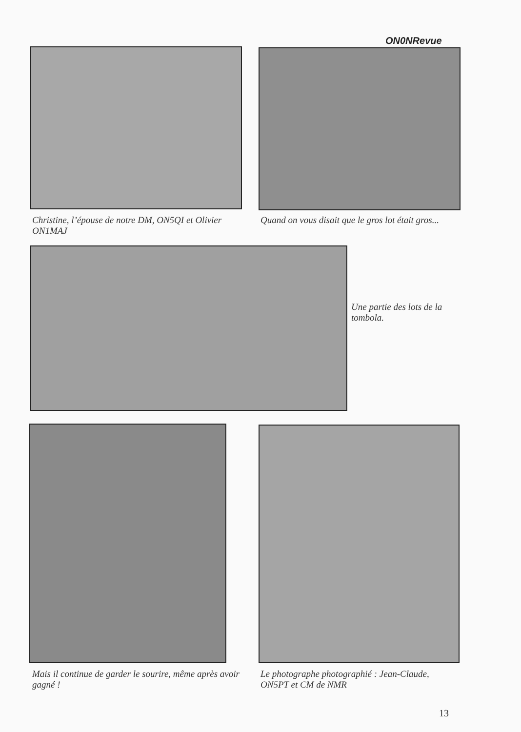ON0NRevue
Christine, l’épouse de notre DM, ON5QI et Olivier ON1MAJ
Quand on vous disait que le gros lot était gros...
Une partie des lots de la tombola.
Mais il continue de garder le sourire, même après avoir gagné !
Le photographe photographié : Jean-Claude, ON5PT et CM de NMR
13